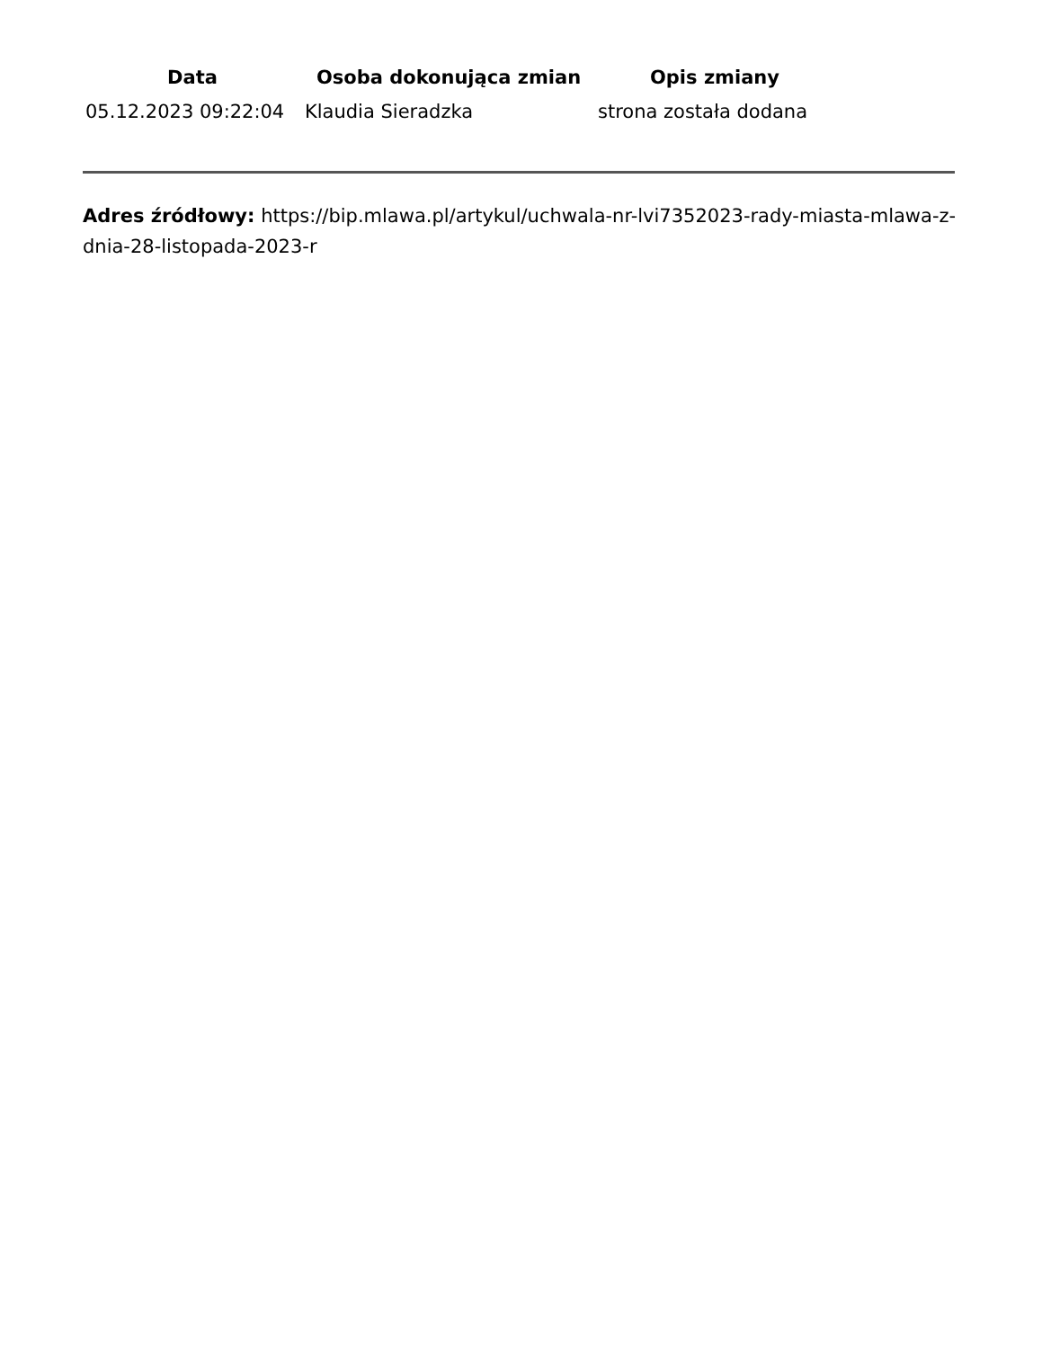| Data | Osoba dokonująca zmian | Opis zmiany |
| --- | --- | --- |
| 05.12.2023 09:22:04 | Klaudia Sieradzka | strona została dodana |
Adres źródłowy: https://bip.mlawa.pl/artykul/uchwala-nr-lvi7352023-rady-miasta-mlawa-z-dnia-28-listopada-2023-r